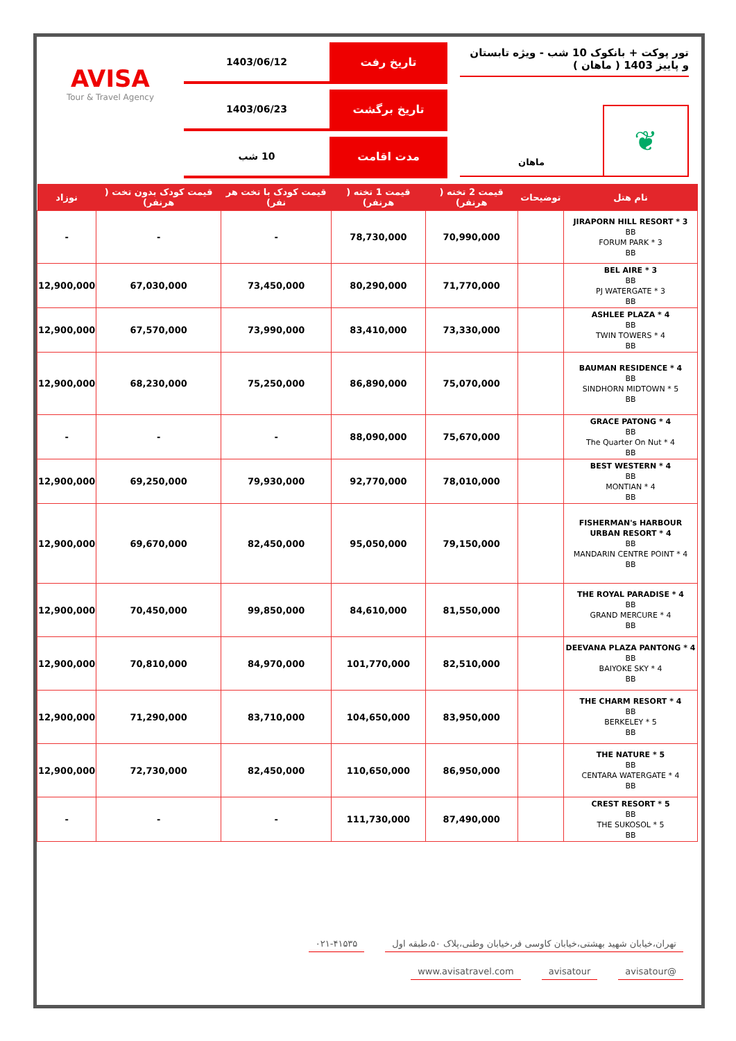تور پوکت + بانکوک 10 شب - ویژه تابستان و پاییز 1403 ( ماهان )
❦
ماهان
تاریخ رفت 1403/06/12
تاریخ برگشت 1403/06/23
مدت اقامت 10 شب
AVISA
Tour & Travel Agency
| نام هتل | توضیحات | قیمت 2 تخته ( هرنفر) | قیمت 1 تخته ( هرنفر) | قیمت کودک با تخت هر نفر) | قیمت کودک بدون تخت ( هرنفر) | نوزاد |
| --- | --- | --- | --- | --- | --- | --- |
| JIRAPORN HILL RESORT * 3 BB FORUM PARK * 3 BB | | 70,990,000 | 78,730,000 | - | - | - |
| BEL AIRE * 3 BB PJ WATERGATE * 3 BB | | 71,770,000 | 80,290,000 | 73,450,000 | 67,030,000 | 12,900,000 |
| ASHLEE PLAZA * 4 BB TWIN TOWERS * 4 BB | | 73,330,000 | 83,410,000 | 73,990,000 | 67,570,000 | 12,900,000 |
| BAUMAN RESIDENCE * 4 BB SINDHORN MIDTOWN * 5 BB | | 75,070,000 | 86,890,000 | 75,250,000 | 68,230,000 | 12,900,000 |
| GRACE PATONG * 4 BB The Quarter On Nut * 4 BB | | 75,670,000 | 88,090,000 | - | - | - |
| BEST WESTERN * 4 BB MONTIAN * 4 BB | | 78,010,000 | 92,770,000 | 79,930,000 | 69,250,000 | 12,900,000 |
| FISHERMAN's HARBOUR URBAN RESORT * 4 BB MANDARIN CENTRE POINT * 4 BB | | 79,150,000 | 95,050,000 | 82,450,000 | 69,670,000 | 12,900,000 |
| THE ROYAL PARADISE * 4 BB GRAND MERCURE * 4 BB | | 81,550,000 | 84,610,000 | 99,850,000 | 70,450,000 | 12,900,000 |
| DEEVANA PLAZA PANTONG * 4 BB BAIYOKE SKY * 4 BB | | 82,510,000 | 101,770,000 | 84,970,000 | 70,810,000 | 12,900,000 |
| THE CHARM RESORT * 4 BB BERKELEY * 5 BB | | 83,950,000 | 104,650,000 | 83,710,000 | 71,290,000 | 12,900,000 |
| THE NATURE * 5 BB CENTARA WATERGATE * 4 BB | | 86,950,000 | 110,650,000 | 82,450,000 | 72,730,000 | 12,900,000 |
| CREST RESORT * 5 BB THE SUKOSOL * 5 BB | | 87,490,000 | 111,730,000 | - | - | - |
تهران،خیابان شهید بهشتی،خیابان کاوسی فر،خیابان وطنی،پلاک ۵۰،طبقه اول ۰۲۱-۴۱۵۳۵
@avisatour avisatour www.avisatravel.com